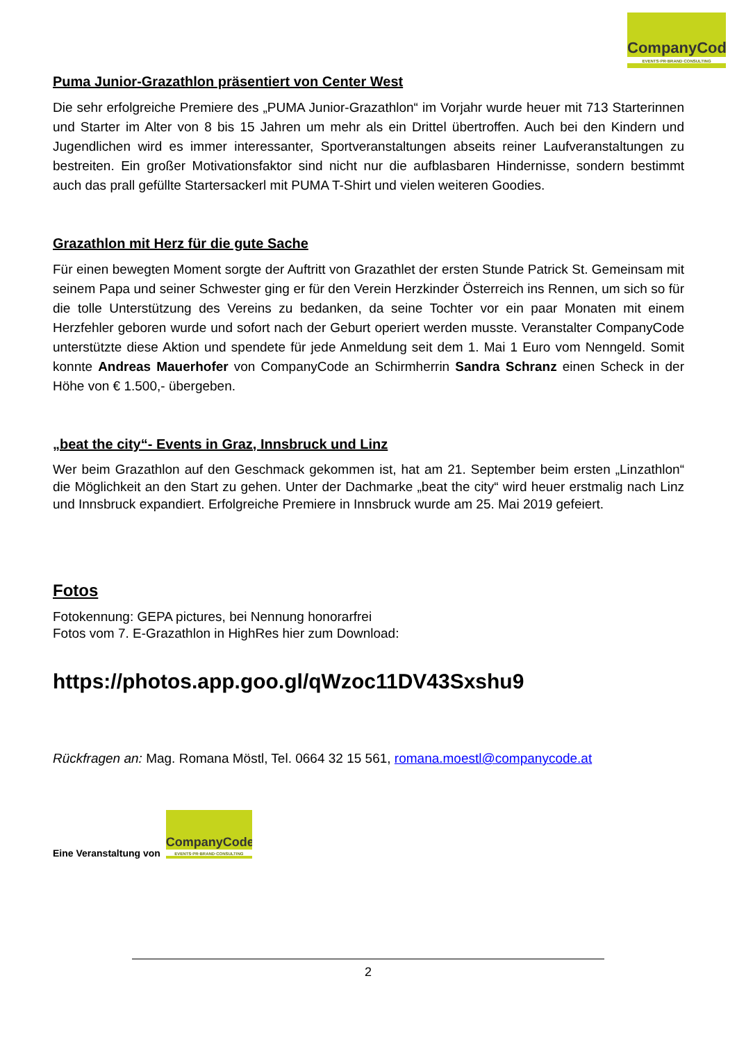CompanyCode
EVENTS·PR·BRAND·CONSULTING
Puma Junior-Grazathlon präsentiert von Center West
Die sehr erfolgreiche Premiere des „PUMA Junior-Grazathlon“ im Vorjahr wurde heuer mit 713 Starterinnen und Starter im Alter von 8 bis 15 Jahren um mehr als ein Drittel übertroffen. Auch bei den Kindern und Jugendlichen wird es immer interessanter, Sportveranstaltungen abseits reiner Laufveranstaltungen zu bestreiten. Ein großer Motivationsfaktor sind nicht nur die aufblasbaren Hindernisse, sondern bestimmt auch das prall gefüllte Startersackerl mit PUMA T-Shirt und vielen weiteren Goodies.
Grazathlon mit Herz für die gute Sache
Für einen bewegten Moment sorgte der Auftritt von Grazathlet der ersten Stunde Patrick St. Gemeinsam mit seinem Papa und seiner Schwester ging er für den Verein Herzkinder Österreich ins Rennen, um sich so für die tolle Unterstützung des Vereins zu bedanken, da seine Tochter vor ein paar Monaten mit einem Herzfehler geboren wurde und sofort nach der Geburt operiert werden musste. Veranstalter CompanyCode unterstützte diese Aktion und spendete für jede Anmeldung seit dem 1. Mai 1 Euro vom Nenngeld. Somit konnte Andreas Mauerhofer von CompanyCode an Schirmherrin Sandra Schranz einen Scheck in der Höhe von € 1.500,- übergeben.
„beat the city“- Events in Graz, Innsbruck und Linz
Wer beim Grazathlon auf den Geschmack gekommen ist, hat am 21. September beim ersten „Linzathlon“ die Möglichkeit an den Start zu gehen. Unter der Dachmarke „beat the city“ wird heuer erstmalig nach Linz und Innsbruck expandiert. Erfolgreiche Premiere in Innsbruck wurde am 25. Mai 2019 gefeiert.
Fotos
Fotokennung: GEPA pictures, bei Nennung honorarfrei
Fotos vom 7. E-Grazathlon in HighRes hier zum Download:
https://photos.app.goo.gl/qWzoc11DV43Sxshu9
Rückfragen an: Mag. Romana Möstl, Tel. 0664 32 15 561, romana.moestl@companycode.at
Eine Veranstaltung von
CompanyCode
EVENTS·PR·BRAND·CONSULTING
2